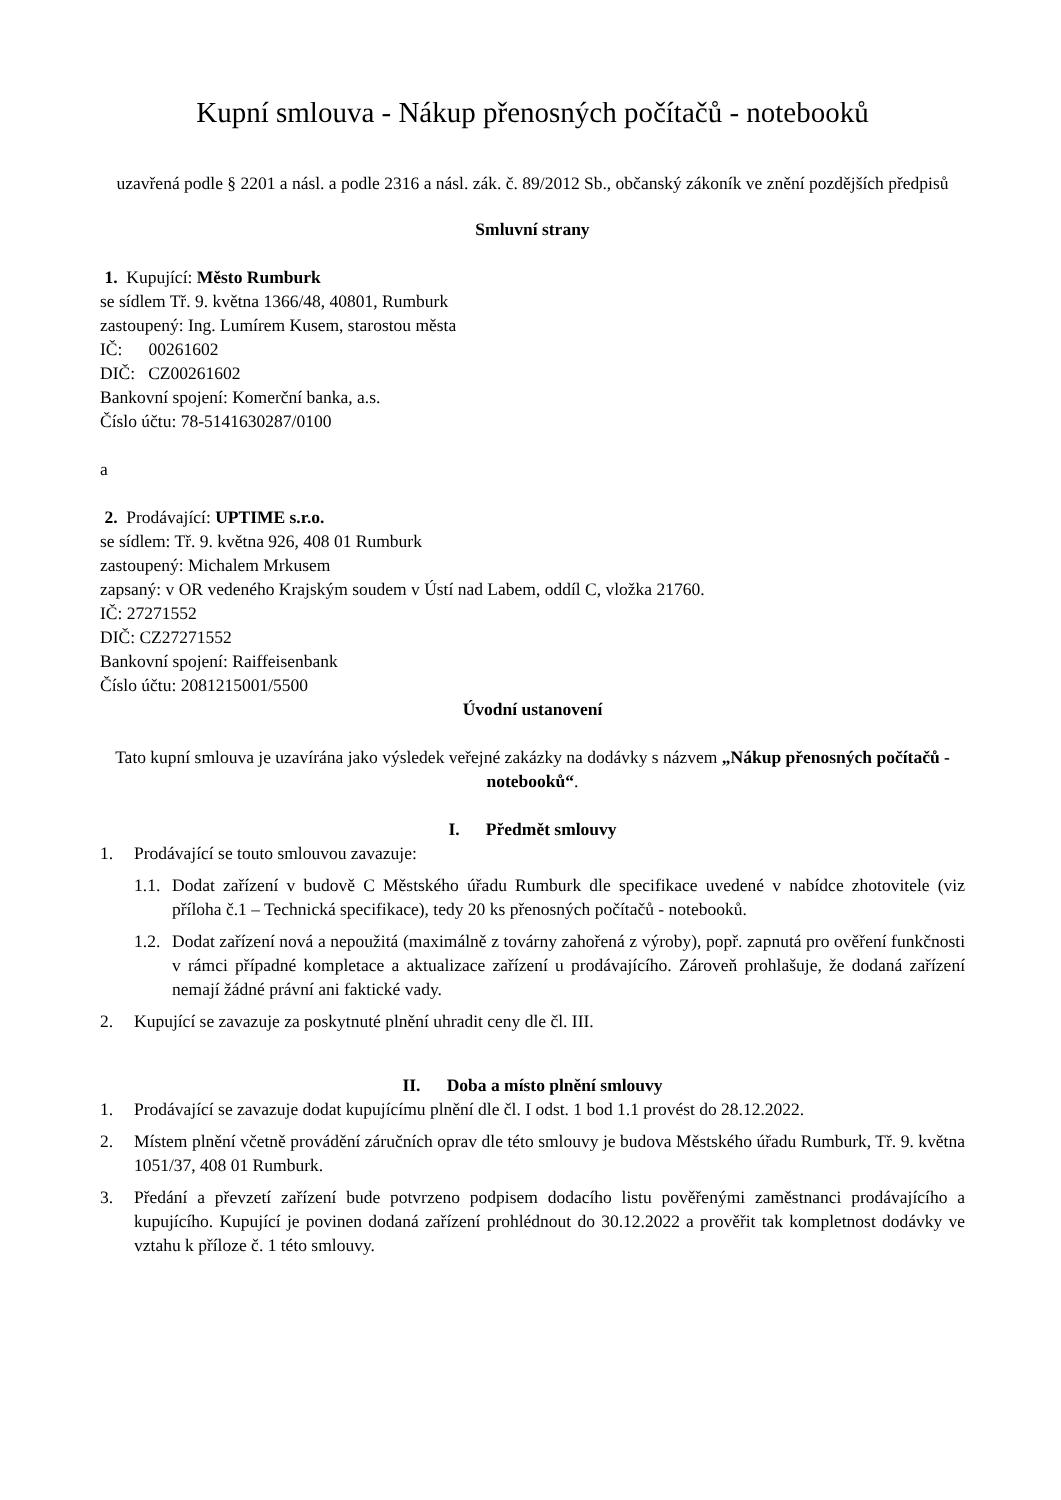Kupní smlouva - Nákup přenosných počítačů - notebooků
uzavřená podle § 2201 a násl. a podle 2316 a násl. zák. č. 89/2012 Sb., občanský zákoník ve znění pozdějších předpisů
Smluvní strany
1. Kupující: Město Rumburk
se sídlem Tř. 9. května 1366/48, 40801, Rumburk
zastoupený: Ing. Lumírem Kusem, starostou města
IČ: 00261602
DIČ: CZ00261602
Bankovní spojení: Komerční banka, a.s.
Číslo účtu: 78-5141630287/0100
a
2. Prodávající: UPTIME s.r.o.
se sídlem: Tř. 9. května 926, 408 01 Rumburk
zastoupený: Michalem Mrkusem
zapsaný: v OR vedeného Krajským soudem v Ústí nad Labem, oddíl C, vložka 21760.
IČ: 27271552
DIČ: CZ27271552
Bankovní spojení: Raiffeisenbank
Číslo účtu: 2081215001/5500
Úvodní ustanovení
Tato kupní smlouva je uzavírána jako výsledek veřejné zakázky na dodávky s názvem „Nákup přenosných počítačů - notebooků“.
I. Předmět smlouvy
1. Prodávající se touto smlouvou zavazuje:
1.1. Dodat zařízení v budově C Městského úřadu Rumburk dle specifikace uvedené v nabídce zhotovitele (viz příloha č.1 – Technická specifikace), tedy 20 ks přenosných počítačů - notebooků.
1.2. Dodat zařízení nová a nepoužitá (maximálně z továrny zahořená z výroby), popř. zapnutá pro ověření funkčnosti v rámci případné kompletace a aktualizace zařízení u prodávajícího. Zároveň prohlašuje, že dodaná zařízení nemají žádné právní ani faktické vady.
2. Kupující se zavazuje za poskytnuté plnění uhradit ceny dle čl. III.
II. Doba a místo plnění smlouvy
1. Prodávající se zavazuje dodat kupujícímu plnění dle čl. I odst. 1 bod 1.1 provést do 28.12.2022.
2. Místem plnění včetně provádění záručních oprav dle této smlouvy je budova Městského úřadu Rumburk, Tř. 9. května 1051/37, 408 01 Rumburk.
3. Předání a převzetí zařízení bude potvrzeno podpisem dodacího listu pověřenými zaměstnanci prodávajícího a kupujícího. Kupující je povinen dodaná zařízení prohlédnout do 30.12.2022 a prověřit tak kompletnost dodávky ve vztahu k příloze č. 1 této smlouvy.